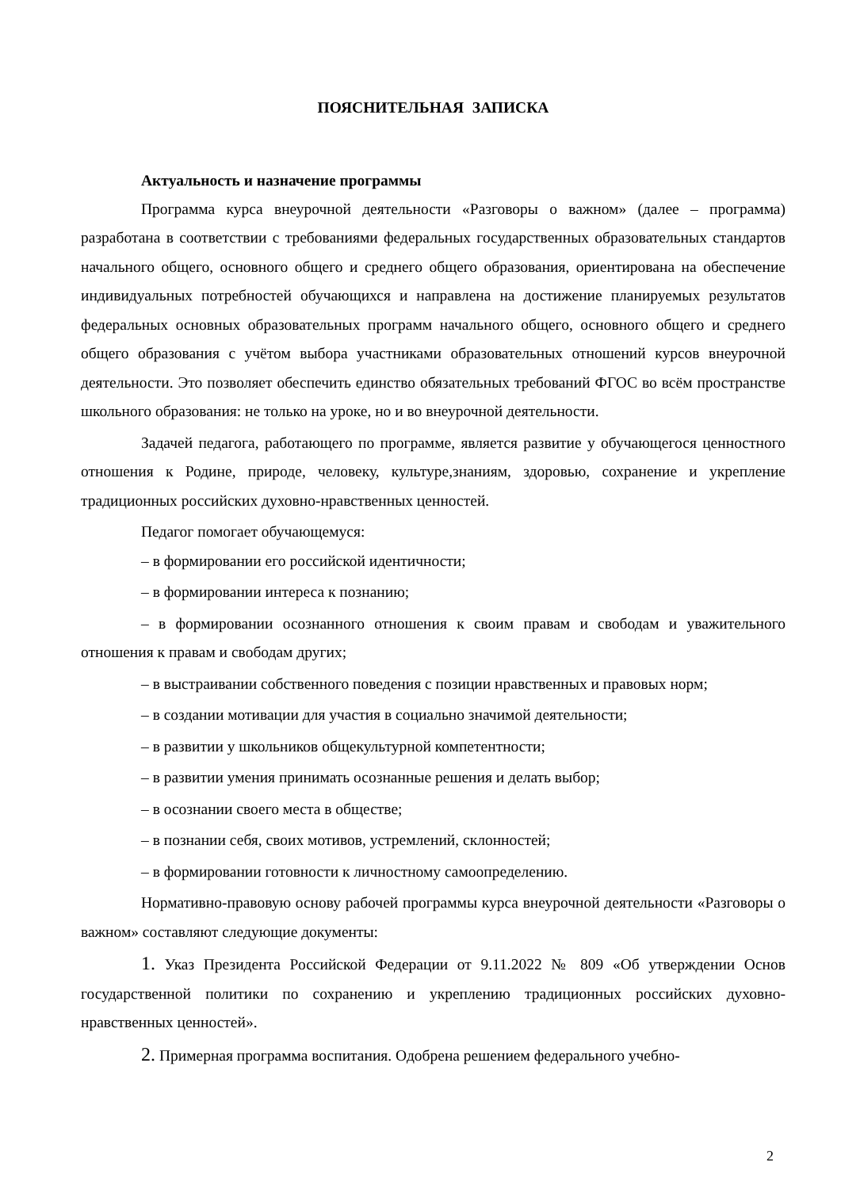ПОЯСНИТЕЛЬНАЯ ЗАПИСКА
Актуальность и назначение программы
Программа курса внеурочной деятельности «Разговоры о важном» (далее – программа) разработана в соответствии с требованиями федеральных государственных образовательных стандартов начального общего, основного общего и среднего общего образования, ориентирована на обеспечение индивидуальных потребностей обучающихся и направлена на достижение планируемых результатов федеральных основных образовательных программ начального общего, основного общего и среднего общего образования с учётом выбора участниками образовательных отношений курсов внеурочной деятельности. Это позволяет обеспечить единство обязательных требований ФГОС во всём пространстве школьного образования: не только на уроке, но и во внеурочной деятельности.
Задачей педагога, работающего по программе, является развитие у обучающегося ценностного отношения к Родине, природе, человеку, культуре,знаниям, здоровью, сохранение и укрепление традиционных российских духовно-нравственных ценностей.
Педагог помогает обучающемуся:
– в формировании его российской идентичности;
– в формировании интереса к познанию;
– в формировании осознанного отношения к своим правам и свободам и уважительного отношения к правам и свободам других;
– в выстраивании собственного поведения с позиции нравственных и правовых норм;
– в создании мотивации для участия в социально значимой деятельности;
– в развитии у школьников общекультурной компетентности;
– в развитии умения принимать осознанные решения и делать выбор;
– в осознании своего места в обществе;
– в познании себя, своих мотивов, устремлений, склонностей;
– в формировании готовности к личностному самоопределению.
Нормативно-правовую основу рабочей программы курса внеурочной деятельности «Разговоры о важном» составляют следующие документы:
1. Указ Президента Российской Федерации от 9.11.2022 № 809 «Об утверждении Основ государственной политики по сохранению и укреплению традиционных российских духовно-нравственных ценностей».
2. Примерная программа воспитания. Одобрена решением федерального учебно-
2